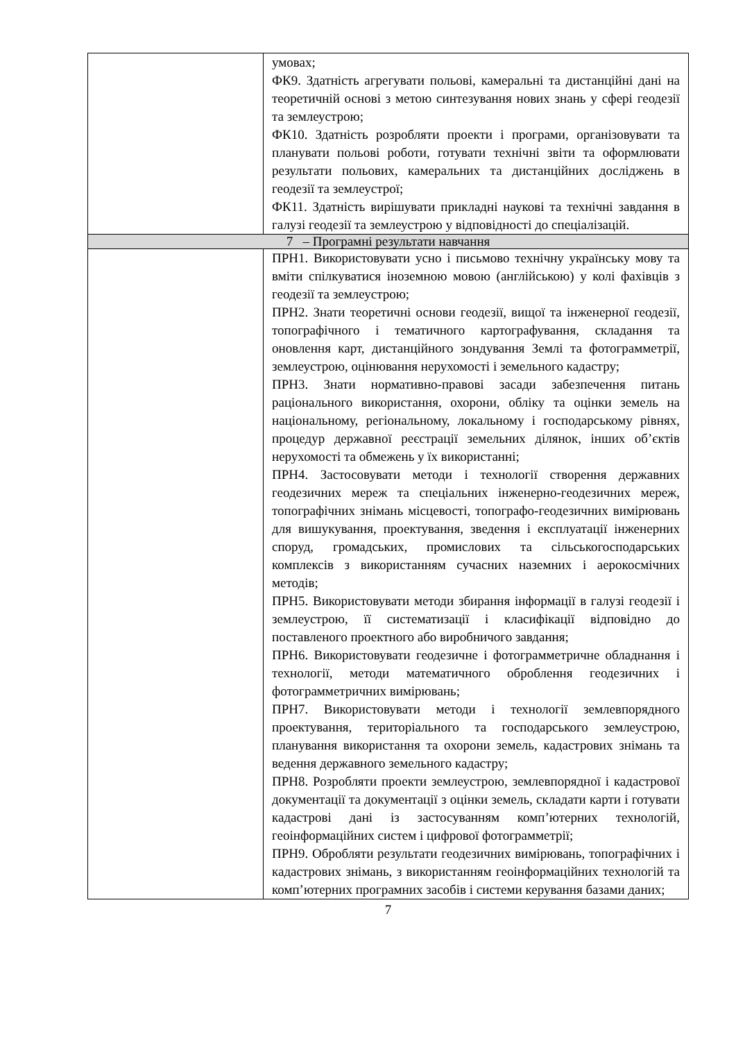| | умовах; ФК9. Здатність агрегувати польові, камеральні та дистанційні дані на теоретичній основі з метою синтезування нових знань у сфері геодезії та землеустрою; ФК10. Здатність розробляти проекти і програми, організовувати та планувати польові роботи, готувати технічні звіти та оформлювати результати польових, камеральних та дистанційних досліджень в геодезії та землеустрої; ФК11. Здатність вирішувати прикладні наукові та технічні завдання в галузі геодезії та землеустрою у відповідності до спеціалізацій. |
| 7 – Програмні результати навчання | |
| | ПРН1. Використовувати усно і письмово технічну українську мову та вміти спілкуватися іноземною мовою (англійською) у колі фахівців з геодезії та землеустрою; ПРН2. Знати теоретичні основи геодезії, вищої та інженерної геодезії, топографічного і тематичного картографування, складання та оновлення карт, дистанційного зондування Землі та фотограмметрії, землеустрою, оцінювання нерухомості і земельного кадастру; ПРН3. Знати нормативно-правові засади забезпечення питань раціонального використання, охорони, обліку та оцінки земель на національному, регіональному, локальному і господарському рівнях, процедур державної реєстрації земельних ділянок, інших об’єктів нерухомості та обмежень у їх використанні; ПРН4. Застосовувати методи і технології створення державних геодезичних мереж та спеціальних інженерно-геодезичних мереж, топографічних знімань місцевості, топографо-геодезичних вимірювань для вишукування, проектування, зведення і експлуатації інженерних споруд, громадських, промислових та сільськогосподарських комплексів з використанням сучасних наземних і аерокосмічних методів; ПРН5. Використовувати методи збирання інформації в галузі геодезії і землеустрою, її систематизації і класифікації відповідно до поставленого проектного або виробничого завдання; ПРН6. Використовувати геодезичне і фотограмметричне обладнання і технології, методи математичного оброблення геодезичних і фотограмметричних вимірювань; ПРН7. Використовувати методи і технології землевпорядного проектування, територіального та господарського землеустрою, планування використання та охорони земель, кадастрових знімань та ведення державного земельного кадастру; ПРН8. Розробляти проекти землеустрою, землевпорядної і кадастрової документації та документації з оцінки земель, складати карти і готувати кадастрові дані із застосуванням комп’ютерних технологій, геоінформаційних систем і цифрової фотограмметрії; ПРН9. Обробляти результати геодезичних вимірювань, топографічних і кадастрових знімань, з використанням геоінформаційних технологій та комп’ютерних програмних засобів і системи керування базами даних; |
7